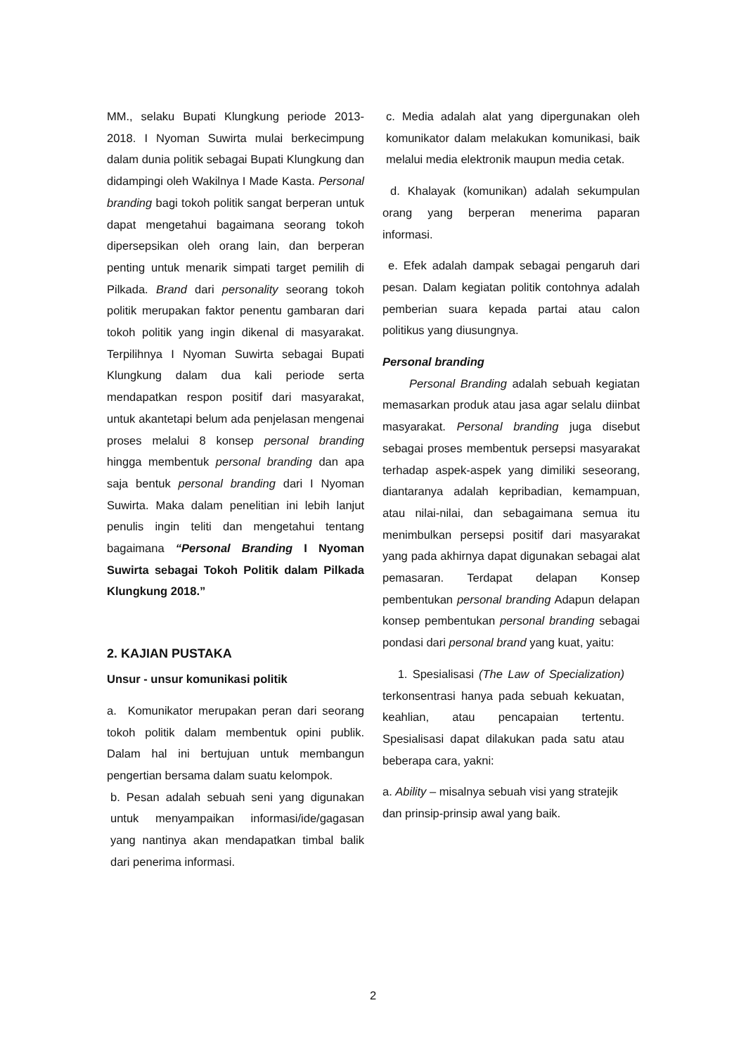MM., selaku Bupati Klungkung periode 2013-2018. I Nyoman Suwirta mulai berkecimpung dalam dunia politik sebagai Bupati Klungkung dan didampingi oleh Wakilnya I Made Kasta. Personal branding bagi tokoh politik sangat berperan untuk dapat mengetahui bagaimana seorang tokoh dipersepsikan oleh orang lain, dan berperan penting untuk menarik simpati target pemilih di Pilkada. Brand dari personality seorang tokoh politik merupakan faktor penentu gambaran dari tokoh politik yang ingin dikenal di masyarakat. Terpilihnya I Nyoman Suwirta sebagai Bupati Klungkung dalam dua kali periode serta mendapatkan respon positif dari masyarakat, untuk akantetapi belum ada penjelasan mengenai proses melalui 8 konsep personal branding hingga membentuk personal branding dan apa saja bentuk personal branding dari I Nyoman Suwirta. Maka dalam penelitian ini lebih lanjut penulis ingin teliti dan mengetahui tentang bagaimana “Personal Branding I Nyoman Suwirta sebagai Tokoh Politik dalam Pilkada Klungkung 2018.”
2. KAJIAN PUSTAKA
Unsur - unsur komunikasi politik
a. Komunikator merupakan peran dari seorang tokoh politik dalam membentuk opini publik. Dalam hal ini bertujuan untuk membangun pengertian bersama dalam suatu kelompok.
b. Pesan adalah sebuah seni yang digunakan untuk menyampaikan informasi/ide/gagasan yang nantinya akan mendapatkan timbal balik dari penerima informasi.
c. Media adalah alat yang dipergunakan oleh komunikator dalam melakukan komunikasi, baik melalui media elektronik maupun media cetak.
d. Khalayak (komunikan) adalah sekumpulan orang yang berperan menerima paparan informasi.
e. Efek adalah dampak sebagai pengaruh dari pesan. Dalam kegiatan politik contohnya adalah pemberian suara kepada partai atau calon politikus yang diusungnya.
Personal branding
Personal Branding adalah sebuah kegiatan memasarkan produk atau jasa agar selalu diinbat masyarakat. Personal branding juga disebut sebagai proses membentuk persepsi masyarakat terhadap aspek-aspek yang dimiliki seseorang, diantaranya adalah kepribadian, kemampuan, atau nilai-nilai, dan sebagaimana semua itu menimbulkan persepsi positif dari masyarakat yang pada akhirnya dapat digunakan sebagai alat pemasaran. Terdapat delapan Konsep pembentukan personal branding Adapun delapan konsep pembentukan personal branding sebagai pondasi dari personal brand yang kuat, yaitu:
1. Spesialisasi (The Law of Specialization) terkonsentrasi hanya pada sebuah kekuatan, keahlian, atau pencapaian tertentu. Spesialisasi dapat dilakukan pada satu atau beberapa cara, yakni:
a. Ability – misalnya sebuah visi yang stratejik dan prinsip-prinsip awal yang baik.
2